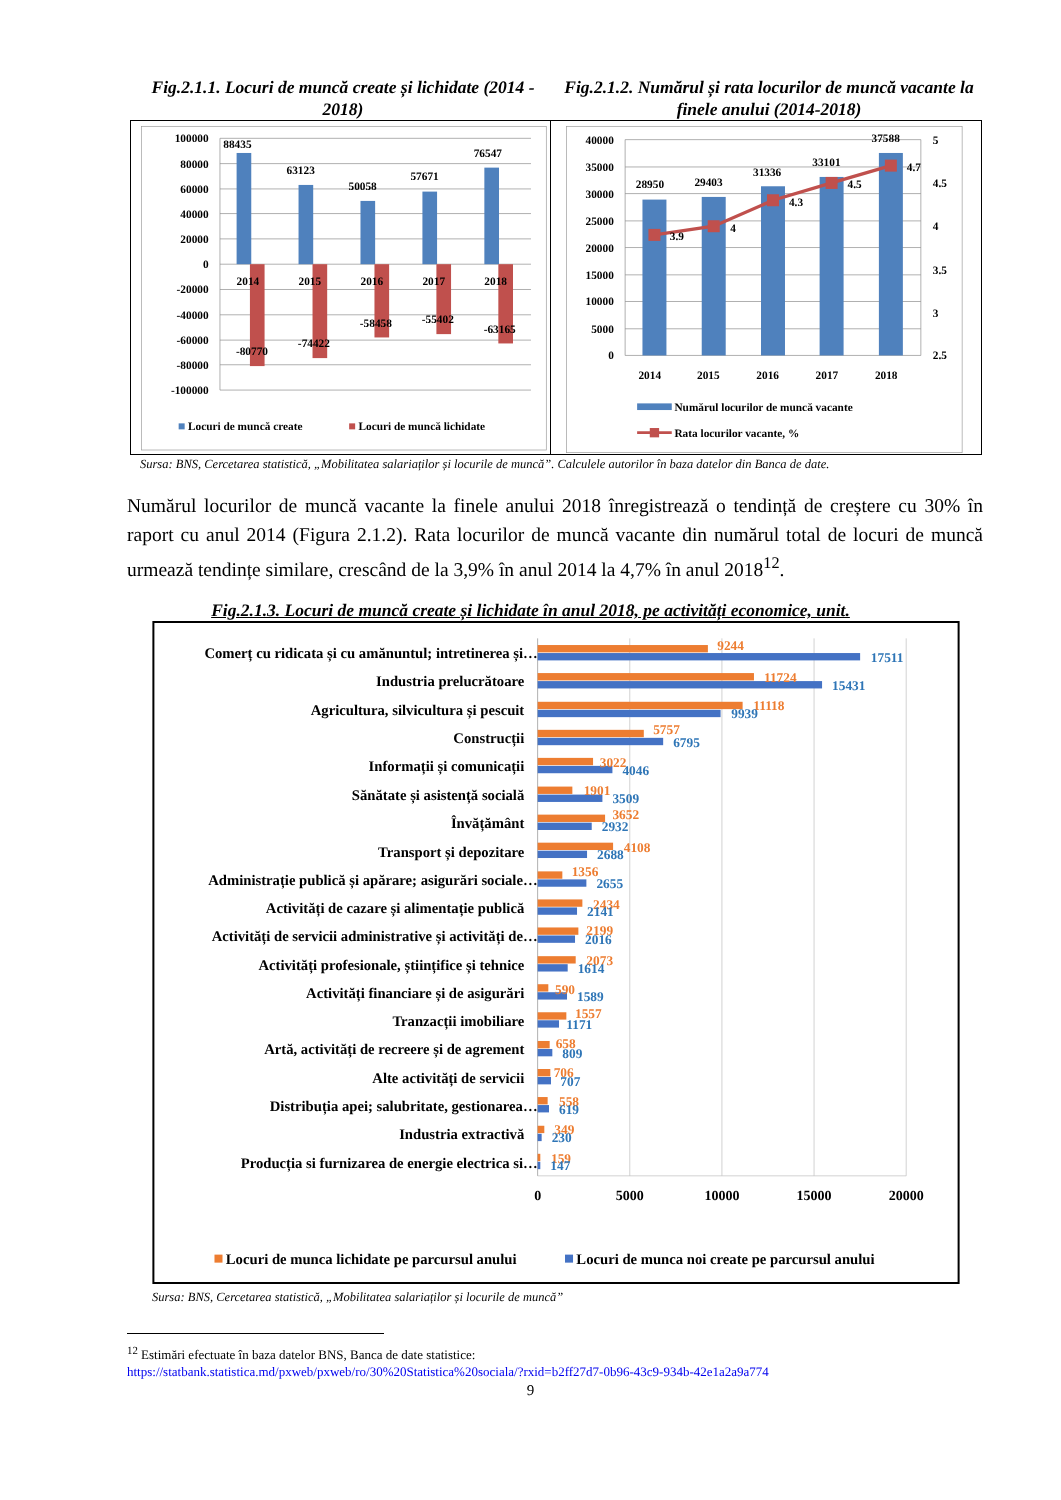Fig.2.1.1. Locuri de muncă create și lichidate (2014 - 2018)
Fig.2.1.2. Numărul și rata locurilor de muncă vacante la finele anului (2014-2018)
100000
80000
60000
40000
20000
0
-20000
-40000
-60000
-80000
-100000
88435
63123
50058
57671
76547
2014
2015
2016
2017
2018
-80770
-74422
-58458
-55402
-63165
Locuri de muncă create
Locuri de muncă lichidate
40000
35000
30000
25000
20000
15000
10000
5000
0
5
4.5
4
3.5
3
2.5
28950
29403
31336
33101
37588
3.9
4
4.3
4.5
4.7
2014
2015
2016
2017
2018
Numărul locurilor de muncă vacante
Rata locurilor vacante, %
Sursa: BNS, Cercetarea statistică, „Mobilitatea salariaților și locurile de muncă”. Calculele autorilor în baza datelor din Banca de date.
Numărul locurilor de muncă vacante la finele anului 2018 înregistrează o tendință de creștere cu 30% în raport cu anul 2014 (Figura 2.1.2). Rata locurilor de muncă vacante din numărul total de locuri de muncă urmează tendințe similare, crescând de la 3,9% în anul 2014 la 4,7% în anul 2018<sup>12</sup>.
Fig.2.1.3. Locuri de muncă create și lichidate în anul 2018, pe activități economice, unit.
Comerț cu ridicata și cu amănuntul; intretinerea și…
Industria prelucrătoare
Agricultura, silvicultura și pescuit
Construcții
Informații și comunicații
Sănătate și asistență socială
Învățământ
Transport și depozitare
Administrație publică și apărare; asigurări sociale…
Activități de cazare și alimentație publică
Activități de servicii administrative și activități de…
Activități profesionale, științifice și tehnice
Activități financiare și de asigurări
Tranzacții imobiliare
Artă, activități de recreere și de agrement
Alte activități de servicii
Distribuția apei; salubritate, gestionarea…
Industria extractivă
Producția si furnizarea de energie electrica si…
9244
11724
11118
5757
3022
1901
3652
4108
1356
2434
2199
2073
590
1557
658
706
558
349
159
17511
15431
9939
6795
4046
3509
2932
2688
2655
2141
2016
1614
1589
1171
809
707
619
230
147
0
5000
10000
15000
20000
Locuri de munca lichidate pe parcursul anului
Locuri de munca noi create pe parcursul anului
Sursa: BNS, Cercetarea statistică, „Mobilitatea salariaților și locurile de muncă”
<sup>12</sup> Estimări efectuate în baza datelor BNS, Banca de date statistice:
https://statbank.statistica.md/pxweb/pxweb/ro/30%20Statistica%20sociala/?rxid=b2ff27d7-0b96-43c9-934b-42e1a2a9a774
9